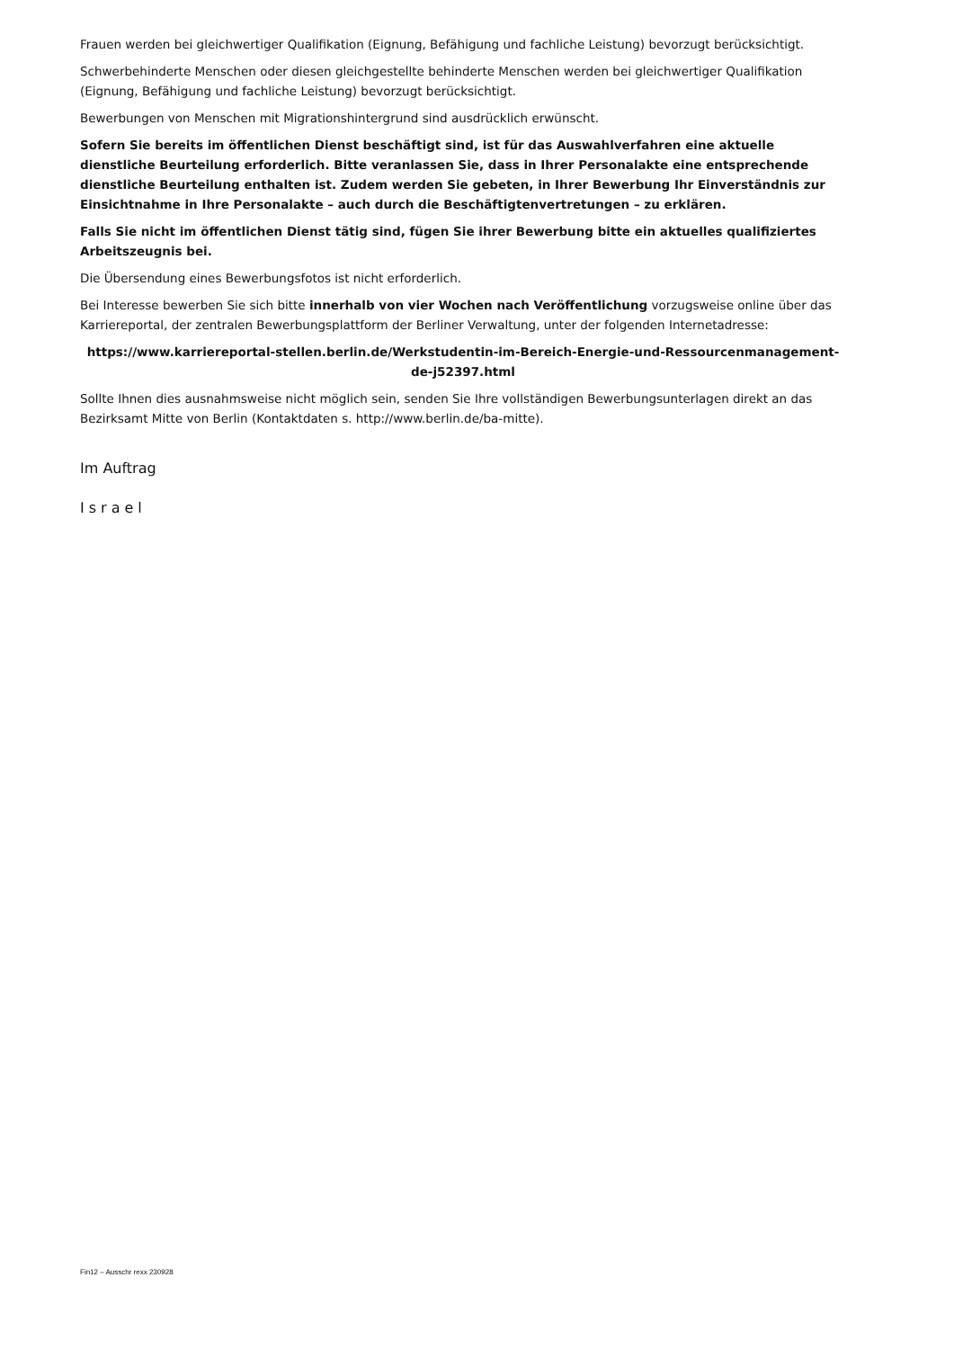Frauen werden bei gleichwertiger Qualifikation (Eignung, Befähigung und fachliche Leistung) bevorzugt berücksichtigt.
Schwerbehinderte Menschen oder diesen gleichgestellte behinderte Menschen werden bei gleichwertiger Qualifikation (Eignung, Befähigung und fachliche Leistung) bevorzugt berücksichtigt.
Bewerbungen von Menschen mit Migrationshintergrund sind ausdrücklich erwünscht.
Sofern Sie bereits im öffentlichen Dienst beschäftigt sind, ist für das Auswahlverfahren eine aktuelle dienstliche Beurteilung erforderlich. Bitte veranlassen Sie, dass in Ihrer Personalakte eine entsprechende dienstliche Beurteilung enthalten ist. Zudem werden Sie gebeten, in Ihrer Bewerbung Ihr Einverständnis zur Einsichtnahme in Ihre Personalakte – auch durch die Beschäftigtenvertretungen – zu erklären.
Falls Sie nicht im öffentlichen Dienst tätig sind, fügen Sie ihrer Bewerbung bitte ein aktuelles qualifiziertes Arbeitszeugnis bei.
Die Übersendung eines Bewerbungsfotos ist nicht erforderlich.
Bei Interesse bewerben Sie sich bitte innerhalb von vier Wochen nach Veröffentlichung vorzugsweise online über das Karriereportal, der zentralen Bewerbungsplattform der Berliner Verwaltung, unter der folgenden Internetadresse:
https://www.karriereportal-stellen.berlin.de/Werkstudentin-im-Bereich-Energie-und-Ressourcenmanagement-de-j52397.html
Sollte Ihnen dies ausnahmsweise nicht möglich sein, senden Sie Ihre vollständigen Bewerbungsunterlagen direkt an das Bezirksamt Mitte von Berlin (Kontaktdaten s. http://www.berlin.de/ba-mitte).
Im Auftrag
Israel
Fin12 – Ausschr rexx 230928